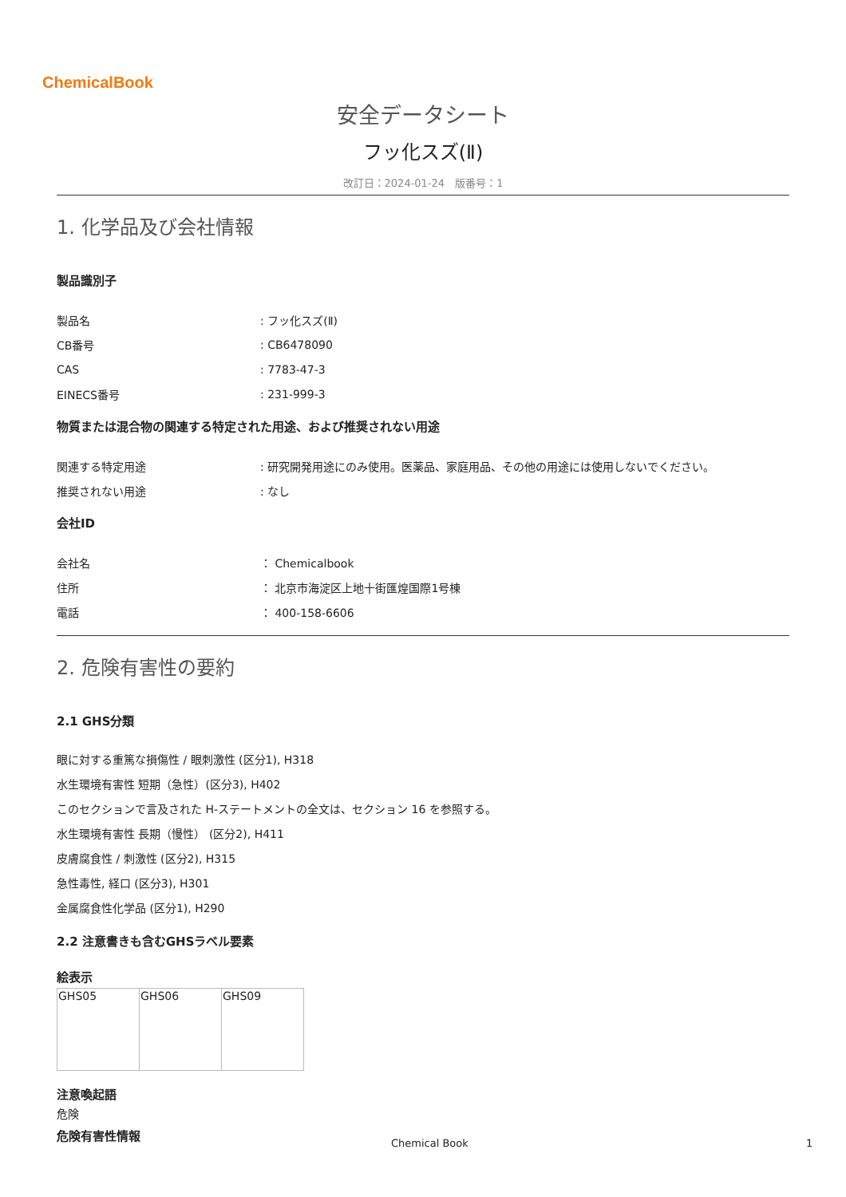ChemicalBook
安全データシート
フッ化スズ(Ⅱ)
改訂日：2024-01-24　版番号：1
1. 化学品及び会社情報
製品識別子
| 製品名 | : フッ化スズ(Ⅱ) |
| CB番号 | : CB6478090 |
| CAS | : 7783-47-3 |
| EINECS番号 | : 231-999-3 |
物質または混合物の関連する特定された用途、および推奨されない用途
| 関連する特定用途 | : 研究開発用途にのみ使用。医薬品、家庭用品、その他の用途には使用しないでください。 |
| 推奨されない用途 | : なし |
会社ID
| 会社名 | ： Chemicalbook |
| 住所 | ： 北京市海淀区上地十街匯煌国際1号棟 |
| 電話 | ： 400-158-6606 |
2. 危険有害性の要約
2.1 GHS分類
眼に対する重篤な損傷性 / 眼刺激性 (区分1), H318
水生環境有害性 短期（急性）(区分3), H402
このセクションで言及された H-ステートメントの全文は、セクション 16 を参照する。
水生環境有害性 長期（慢性） (区分2), H411
皮膚腐食性 / 刺激性 (区分2), H315
急性毒性, 経口 (区分3), H301
金属腐食性化学品 (区分1), H290
2.2 注意書きも含むGHSラベル要素
絵表示
| GHS05 | GHS06 | GHS09 |
注意喚起語
危険
危険有害性情報
Chemical Book 1